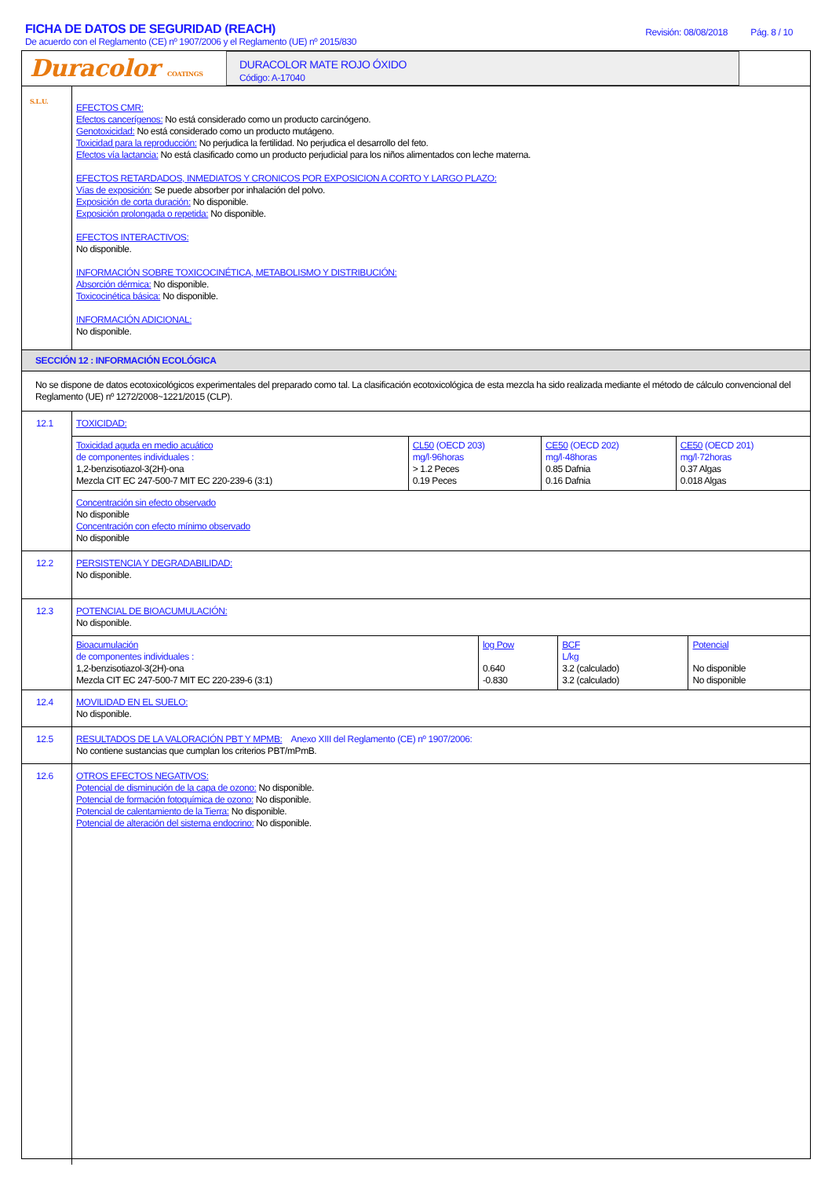FICHA DE DATOS DE SEGURIDAD (REACH)
De acuerdo con el Reglamento (CE) nº 1907/2006 y el Reglamento (UE) nº 2015/830
Revisión: 08/08/2018 Pág. 8 / 10
Duracolor COATINGS S.L.U.
DURACOLOR MATE ROJO ÓXIDO
Código: A-17040
EFECTOS CMR:
Efectos cancerígenos: No está considerado como un producto carcinógeno.
Genotoxicidad: No está considerado como un producto mutágeno.
Toxicidad para la reproducción: No perjudica la fertilidad. No perjudica el desarrollo del feto.
Efectos vía lactancia: No está clasificado como un producto perjudicial para los niños alimentados con leche materna.
EFECTOS RETARDADOS, INMEDIATOS Y CRONICOS POR EXPOSICION A CORTO Y LARGO PLAZO:
Vías de exposición: Se puede absorber por inhalación del polvo.
Exposición de corta duración: No disponible.
Exposición prolongada o repetida: No disponible.
EFECTOS INTERACTIVOS:
No disponible.
INFORMACIÓN SOBRE TOXICOCINÉTICA, METABOLISMO Y DISTRIBUCIÓN:
Absorción dérmica: No disponible.
Toxicocinética básica: No disponible.
INFORMACIÓN ADICIONAL:
No disponible.
SECCIÓN 12 : INFORMACIÓN ECOLÓGICA
No se dispone de datos ecotoxicológicos experimentales del preparado como tal. La clasificación ecotoxicológica de esta mezcla ha sido realizada mediante el método de cálculo convencional del Reglamento (UE) nº 1272/2008~1221/2015 (CLP).
12.1
TOXICIDAD:
| Toxicidad aguda en medio acuático de componentes individuales : 1,2-benzisotiazol-3(2H)-ona Mezcla CIT EC 247-500-7 MIT EC 220-239-6 (3:1) | CL50 (OECD 203) mg/l·96horas > 1.2 Peces 0.19 Peces | CE50 (OECD 202) mg/l·48horas 0.85 Dafnia 0.16 Dafnia | CE50 (OECD 201) mg/l·72horas 0.37 Algas 0.018 Algas |
Concentración sin efecto observado
No disponible
Concentración con efecto mínimo observado
No disponible
12.2
PERSISTENCIA Y DEGRADABILIDAD:
No disponible.
12.3
POTENCIAL DE BIOACUMULACIÓN:
No disponible.
| Bioacumulación de componentes individuales : 1,2-benzisotiazol-3(2H)-ona Mezcla CIT EC 247-500-7 MIT EC 220-239-6 (3:1) | log Pow 0.640 -0.830 | BCF L/kg 3.2 (calculado) 3.2 (calculado) | Potencial No disponible No disponible |
12.4
MOVILIDAD EN EL SUELO:
No disponible.
12.5
RESULTADOS DE LA VALORACIÓN PBT Y MPMB: Anexo XIII del Reglamento (CE) nº 1907/2006:
No contiene sustancias que cumplan los criterios PBT/mPmB.
12.6
OTROS EFECTOS NEGATIVOS:
Potencial de disminución de la capa de ozono: No disponible.
Potencial de formación fotoquímica de ozono: No disponible.
Potencial de calentamiento de la Tierra: No disponible.
Potencial de alteración del sistema endocrino: No disponible.